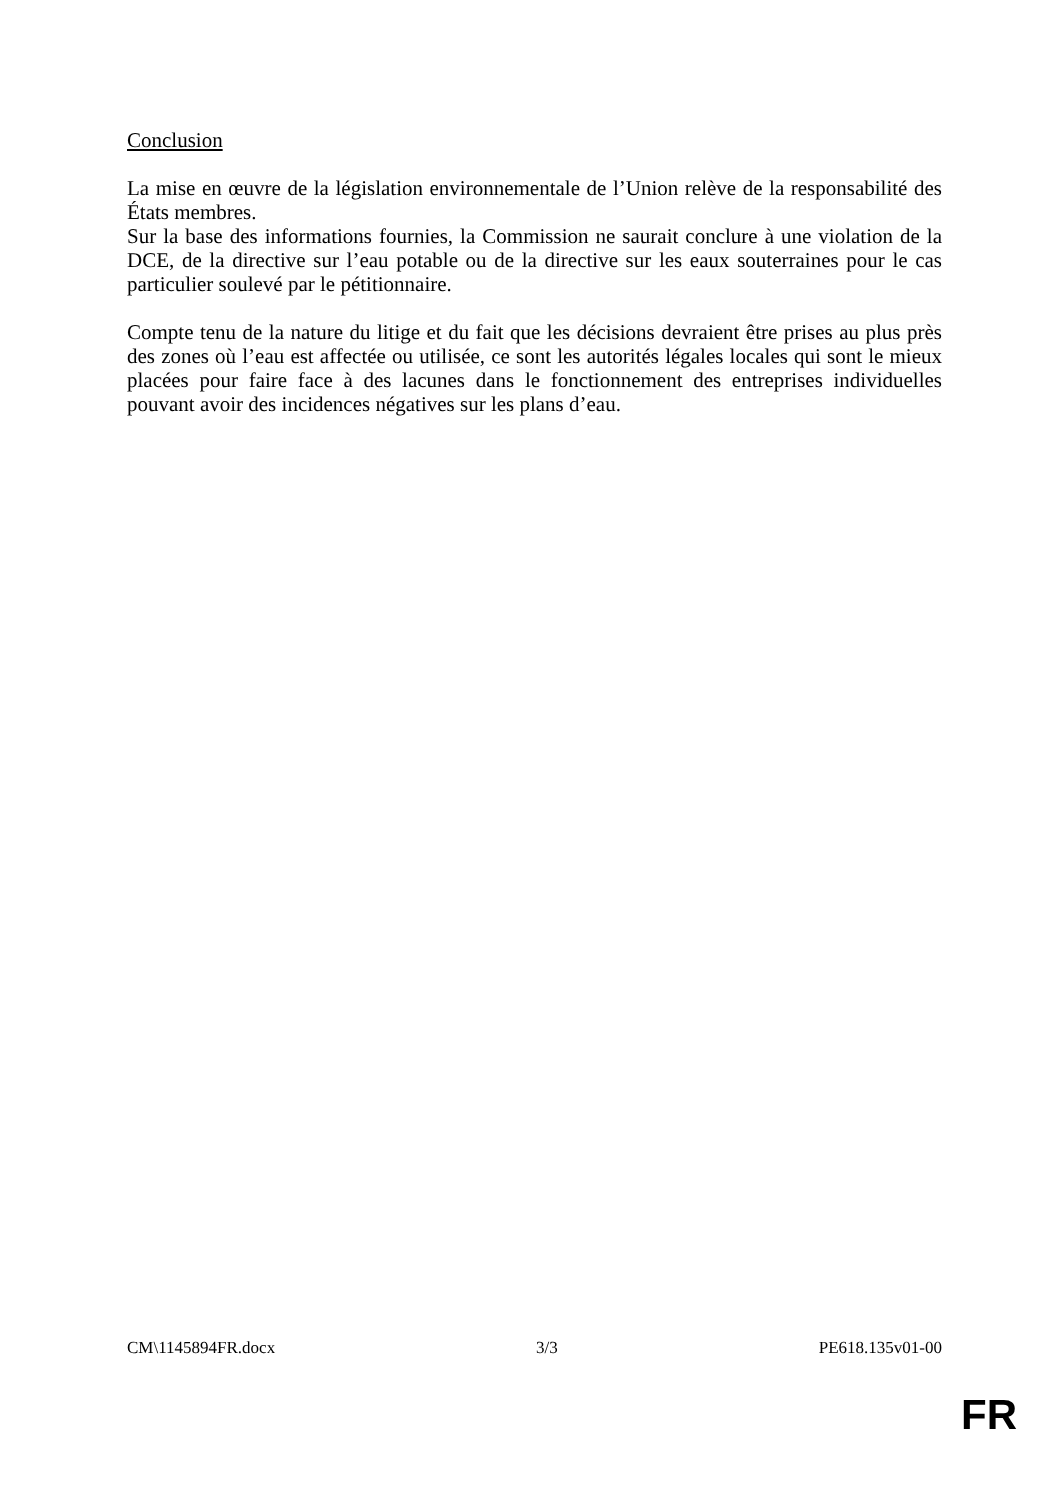Conclusion
La mise en œuvre de la législation environnementale de l’Union relève de la responsabilité des États membres.
Sur la base des informations fournies, la Commission ne saurait conclure à une violation de la DCE, de la directive sur l’eau potable ou de la directive sur les eaux souterraines pour le cas particulier soulevé par le pétitionnaire.
Compte tenu de la nature du litige et du fait que les décisions devraient être prises au plus près des zones où l’eau est affectée ou utilisée, ce sont les autorités légales locales qui sont le mieux placées pour faire face à des lacunes dans le fonctionnement des entreprises individuelles pouvant avoir des incidences négatives sur les plans d’eau.
CM\1145894FR.docx 3/3 PE618.135v01-00
FR